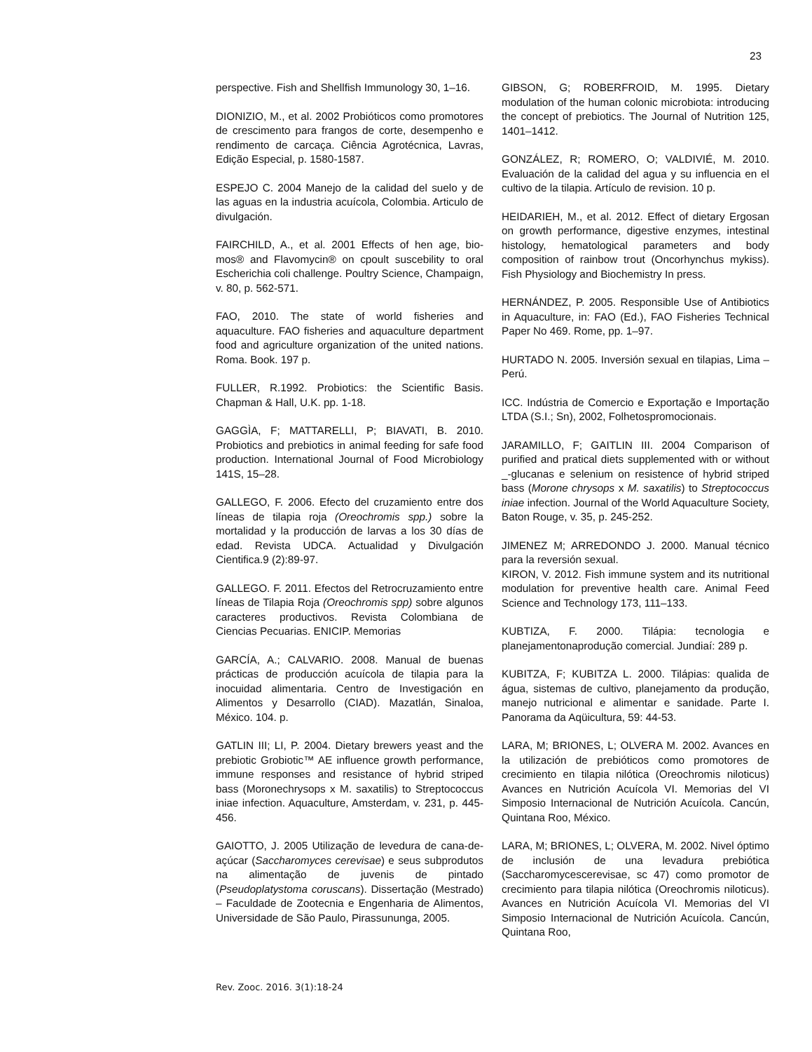23
perspective. Fish and Shellfish Immunology 30, 1–16.
DIONIZIO, M., et al. 2002 Probióticos como promotores de crescimento para frangos de corte, desempenho e rendimento de carcaça. Ciência Agrotécnica, Lavras, Edição Especial, p. 1580-1587.
ESPEJO C. 2004 Manejo de la calidad del suelo y de las aguas en la industria acuícola, Colombia. Articulo de divulgación.
FAIRCHILD, A., et al. 2001 Effects of hen age, bio-mos® and Flavomycin® on cpoult suscebility to oral Escherichia coli challenge. Poultry Science, Champaign, v. 80, p. 562-571.
FAO, 2010. The state of world fisheries and aquaculture. FAO fisheries and aquaculture department food and agriculture organization of the united nations. Roma. Book. 197 p.
FULLER, R.1992. Probiotics: the Scientific Basis. Chapman & Hall, U.K. pp. 1-18.
GAGGÌA, F; MATTARELLI, P; BIAVATI, B. 2010. Probiotics and prebiotics in animal feeding for safe food production. International Journal of Food Microbiology 141S, 15–28.
GALLEGO, F. 2006. Efecto del cruzamiento entre dos líneas de tilapia roja (Oreochromis spp.) sobre la mortalidad y la producción de larvas a los 30 días de edad. Revista UDCA. Actualidad y Divulgación Cientifica.9 (2):89-97.
GALLEGO. F. 2011. Efectos del Retrocruzamiento entre líneas de Tilapia Roja (Oreochromis spp) sobre algunos caracteres productivos. Revista Colombiana de Ciencias Pecuarias. ENICIP. Memorias
GARCÍA, A.; CALVARIO. 2008. Manual de buenas prácticas de producción acuícola de tilapia para la inocuidad alimentaria. Centro de Investigación en Alimentos y Desarrollo (CIAD). Mazatlán, Sinaloa, México. 104. p.
GATLIN III; LI, P. 2004. Dietary brewers yeast and the prebiotic Grobiotic™ AE influence growth performance, immune responses and resistance of hybrid striped bass (Moronechrysops x M. saxatilis) to Streptococcus iniae infection. Aquaculture, Amsterdam, v. 231, p. 445-456.
GAIOTTO, J. 2005 Utilização de levedura de cana-de-açúcar (Saccharomyces cerevisae) e seus subprodutos na alimentação de juvenis de pintado (Pseudoplatystoma coruscans). Dissertação (Mestrado) – Faculdade de Zootecnia e Engenharia de Alimentos, Universidade de São Paulo, Pirassununga, 2005.
GIBSON, G; ROBERFROID, M. 1995. Dietary modulation of the human colonic microbiota: introducing the concept of prebiotics. The Journal of Nutrition 125, 1401–1412.
GONZÁLEZ, R; ROMERO, O; VALDIVIÉ, M. 2010. Evaluación de la calidad del agua y su influencia en el cultivo de la tilapia. Artículo de revision. 10 p.
HEIDARIEH, M., et al. 2012. Effect of dietary Ergosan on growth performance, digestive enzymes, intestinal histology, hematological parameters and body composition of rainbow trout (Oncorhynchus mykiss). Fish Physiology and Biochemistry In press.
HERNÁNDEZ, P. 2005. Responsible Use of Antibiotics in Aquaculture, in: FAO (Ed.), FAO Fisheries Technical Paper No 469. Rome, pp. 1–97.
HURTADO N. 2005. Inversión sexual en tilapias, Lima – Perú.
ICC. Indústria de Comercio e Exportação e Importação LTDA (S.I.; Sn), 2002, Folhetospromocionais.
JARAMILLO, F; GAITLIN III. 2004 Comparison of purified and pratical diets supplemented with or without _-glucanas e selenium on resistence of hybrid striped bass (Morone chrysops x M. saxatilis) to Streptococcus iniae infection. Journal of the World Aquaculture Society, Baton Rouge, v. 35, p. 245-252.
JIMENEZ M; ARREDONDO J. 2000. Manual técnico para la reversión sexual.
KIRON, V. 2012. Fish immune system and its nutritional modulation for preventive health care. Animal Feed Science and Technology 173, 111–133.
KUBTIZA, F. 2000. Tilápia: tecnologia e planejamentonaprodução comercial. Jundiaí: 289 p.
KUBITZA, F; KUBITZA L. 2000. Tilápias: qualida de água, sistemas de cultivo, planejamento da produção, manejo nutricional e alimentar e sanidade. Parte I. Panorama da Aqüicultura, 59: 44-53.
LARA, M; BRIONES, L; OLVERA M. 2002. Avances en la utilización de prebióticos como promotores de crecimiento en tilapia nilótica (Oreochromis niloticus) Avances en Nutrición Acuícola VI. Memorias del VI Simposio Internacional de Nutrición Acuícola. Cancún, Quintana Roo, México.
LARA, M; BRIONES, L; OLVERA, M. 2002. Nivel óptimo de inclusión de una levadura prebiótica (Saccharomycescerevisae, sc 47) como promotor de crecimiento para tilapia nilótica (Oreochromis niloticus). Avances en Nutrición Acuícola VI. Memorias del VI Simposio Internacional de Nutrición Acuícola. Cancún, Quintana Roo,
Rev. Zooc. 2016. 3(1):18-24